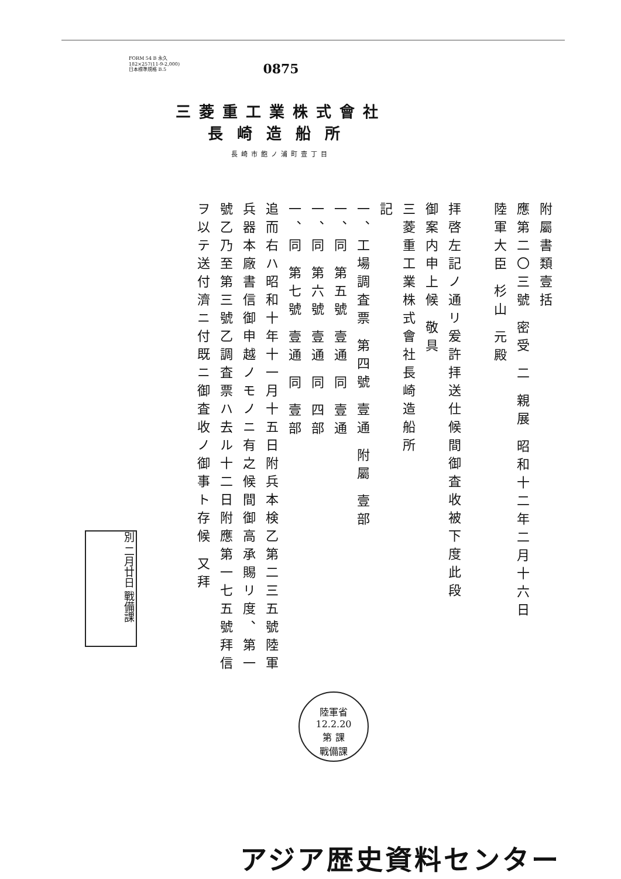FORM 54 B 永久
182×257(11-9-2,000)
日本標準規格 B.5
0875
三菱重工業株式會社
長崎造船所
長崎市飽ノ浦町壹丁目
附屬書類壹括
應第二〇三號 密受 二 親展 昭和十二年二月十六日
陸軍大臣 杉山 元殿
拝啓左記ノ通リ爰許拝送仕候間御査收被下度此段
御案内申上候 敬具
三菱重工業株式會社長崎造船所
記
一、工場調査票 第四號 壹通 附屬 壹部
一、同 第五號 壹通 同 壹通
一、同 第六號 壹通 同 四部
一、同 第七號 壹通 同 壹部
追而右ハ昭和十年十一月十五日附兵本検乙第二三五號陸軍
兵器本廠書信御申越ノモノニ有之候間御高承賜リ度、第一
號乙乃至第三號乙調査票ハ去ル十二日附應第一七五號拜信
ヲ以テ送付濟ニ付既ニ御査收ノ御事ト存候 又拜
別 二月廿日 戰備課
陸軍省
12.2.20
第 課
戰備課
アジア歴史資料センター